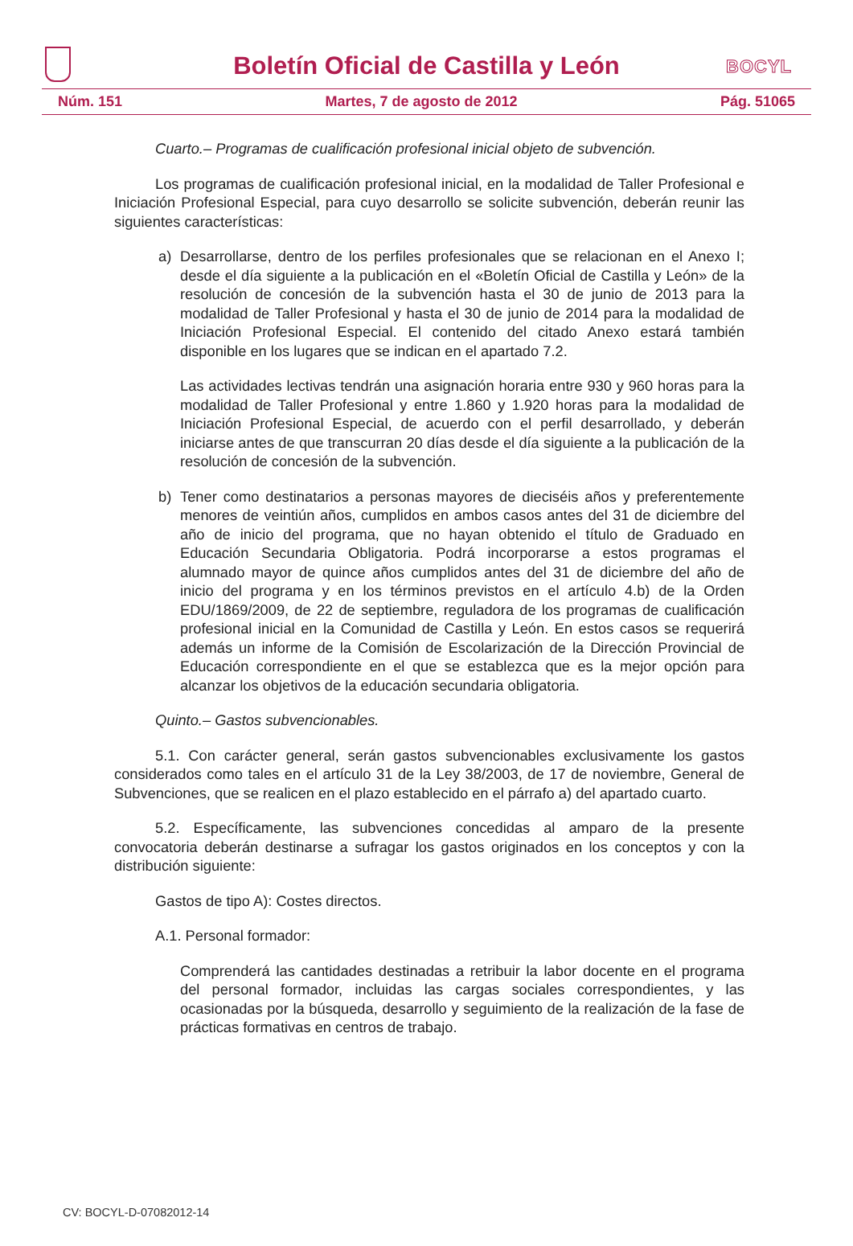Boletín Oficial de Castilla y León
BOCYL
Núm. 151 Martes, 7 de agosto de 2012 Pág. 51065
Cuarto.– Programas de cualificación profesional inicial objeto de subvención.
Los programas de cualificación profesional inicial, en la modalidad de Taller Profesional e Iniciación Profesional Especial, para cuyo desarrollo se solicite subvención, deberán reunir las siguientes características:
a) Desarrollarse, dentro de los perfiles profesionales que se relacionan en el Anexo I; desde el día siguiente a la publicación en el «Boletín Oficial de Castilla y León» de la resolución de concesión de la subvención hasta el 30 de junio de 2013 para la modalidad de Taller Profesional y hasta el 30 de junio de 2014 para la modalidad de Iniciación Profesional Especial. El contenido del citado Anexo estará también disponible en los lugares que se indican en el apartado 7.2.
Las actividades lectivas tendrán una asignación horaria entre 930 y 960 horas para la modalidad de Taller Profesional y entre 1.860 y 1.920 horas para la modalidad de Iniciación Profesional Especial, de acuerdo con el perfil desarrollado, y deberán iniciarse antes de que transcurran 20 días desde el día siguiente a la publicación de la resolución de concesión de la subvención.
b) Tener como destinatarios a personas mayores de dieciséis años y preferentemente menores de veintiún años, cumplidos en ambos casos antes del 31 de diciembre del año de inicio del programa, que no hayan obtenido el título de Graduado en Educación Secundaria Obligatoria. Podrá incorporarse a estos programas el alumnado mayor de quince años cumplidos antes del 31 de diciembre del año de inicio del programa y en los términos previstos en el artículo 4.b) de la Orden EDU/1869/2009, de 22 de septiembre, reguladora de los programas de cualificación profesional inicial en la Comunidad de Castilla y León. En estos casos se requerirá además un informe de la Comisión de Escolarización de la Dirección Provincial de Educación correspondiente en el que se establezca que es la mejor opción para alcanzar los objetivos de la educación secundaria obligatoria.
Quinto.– Gastos subvencionables.
5.1. Con carácter general, serán gastos subvencionables exclusivamente los gastos considerados como tales en el artículo 31 de la Ley 38/2003, de 17 de noviembre, General de Subvenciones, que se realicen en el plazo establecido en el párrafo a) del apartado cuarto.
5.2. Específicamente, las subvenciones concedidas al amparo de la presente convocatoria deberán destinarse a sufragar los gastos originados en los conceptos y con la distribución siguiente:
Gastos de tipo A): Costes directos.
A.1. Personal formador:
Comprenderá las cantidades destinadas a retribuir la labor docente en el programa del personal formador, incluidas las cargas sociales correspondientes, y las ocasionadas por la búsqueda, desarrollo y seguimiento de la realización de la fase de prácticas formativas en centros de trabajo.
CV: BOCYL-D-07082012-14